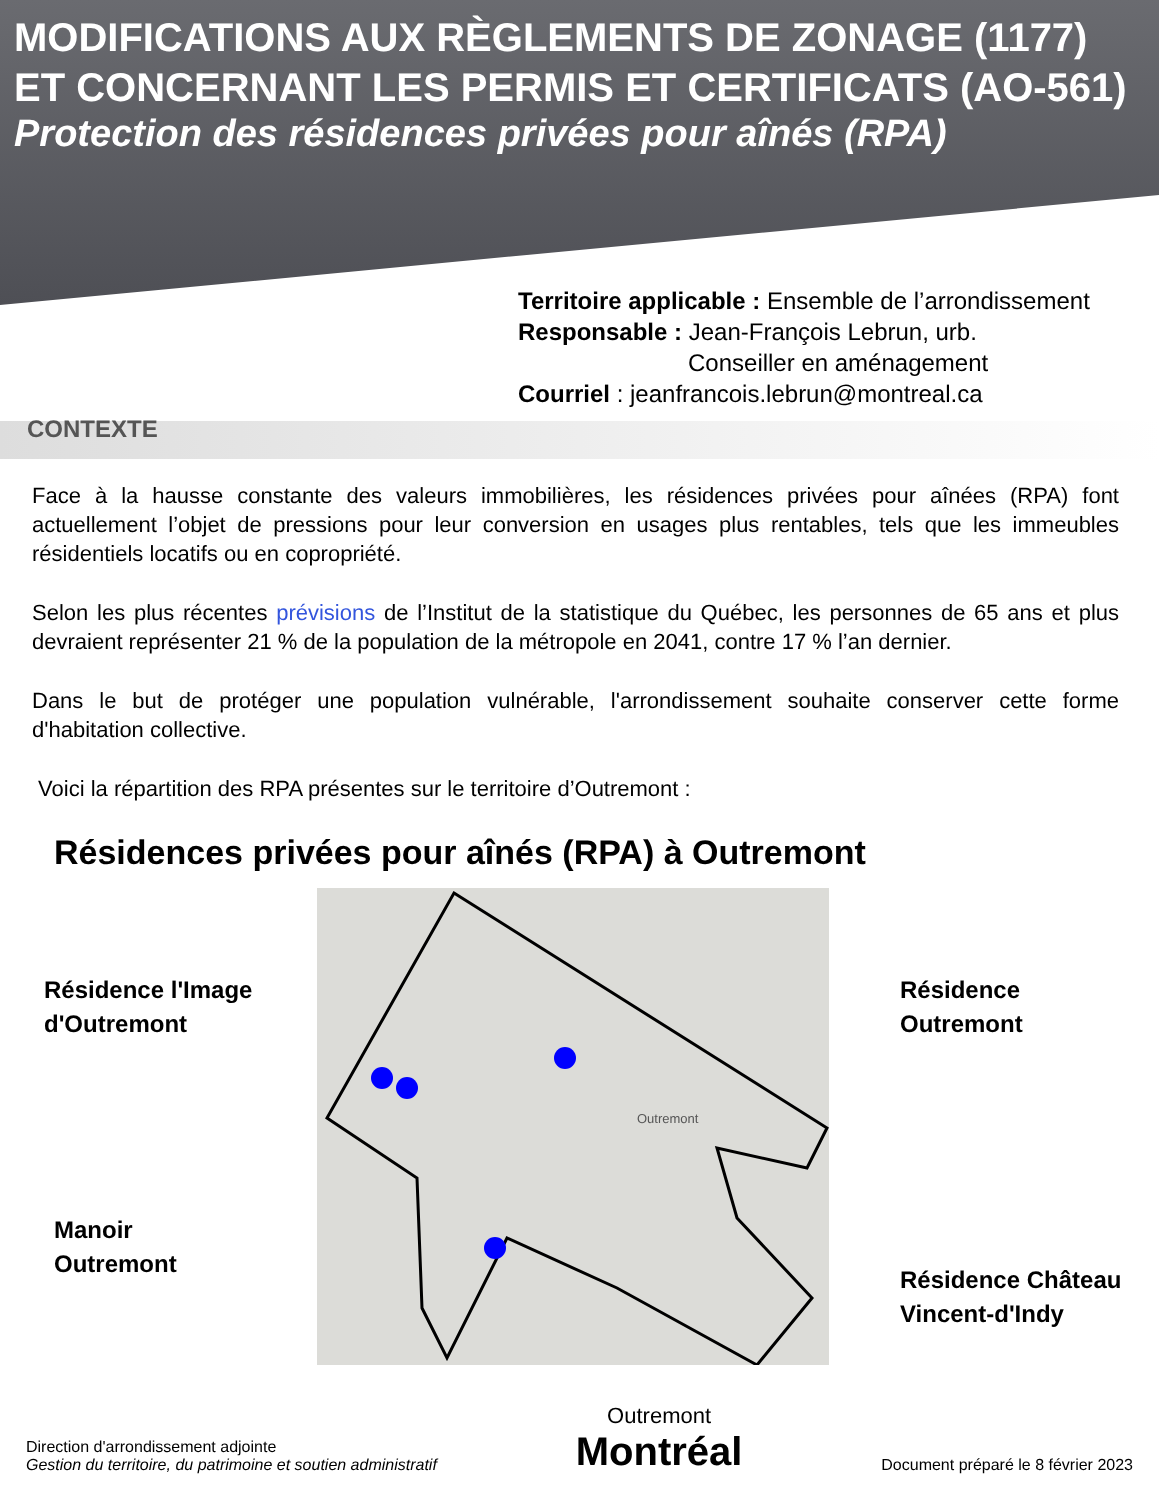MODIFICATIONS AUX RÈGLEMENTS DE ZONAGE (1177) ET CONCERNANT LES PERMIS ET CERTIFICATS (AO-561)
Protection des résidences privées pour aînés (RPA)
Territoire applicable : Ensemble de l’arrondissement
Responsable : Jean-François Lebrun, urb.
Conseiller en aménagement
Courriel : jeanfrancois.lebrun@montreal.ca
CONTEXTE
Face à la hausse constante des valeurs immobilières, les résidences privées pour aînées (RPA) font actuellement l’objet de pressions pour leur conversion en usages plus rentables, tels que les immeubles résidentiels locatifs ou en copropriété.
Selon les plus récentes prévisions de l’Institut de la statistique du Québec, les personnes de 65 ans et plus devraient représenter 21 % de la population de la métropole en 2041, contre 17 % l’an dernier.
Dans le but de protéger une population vulnérable, l'arrondissement souhaite conserver cette forme d'habitation collective.
Voici la répartition des RPA présentes sur le territoire d’Outremont :
Résidences privées pour aînés (RPA) à Outremont
Outremont
Résidence l'Image
d'Outremont
Résidence
Outremont
Manoir
Outremont
Résidence Château
Vincent-d'Indy
Direction d'arrondissement adjointe
Gestion du territoire, du patrimoine et soutien administratif
Outremont
Montréal
Document préparé le 8 février 2023